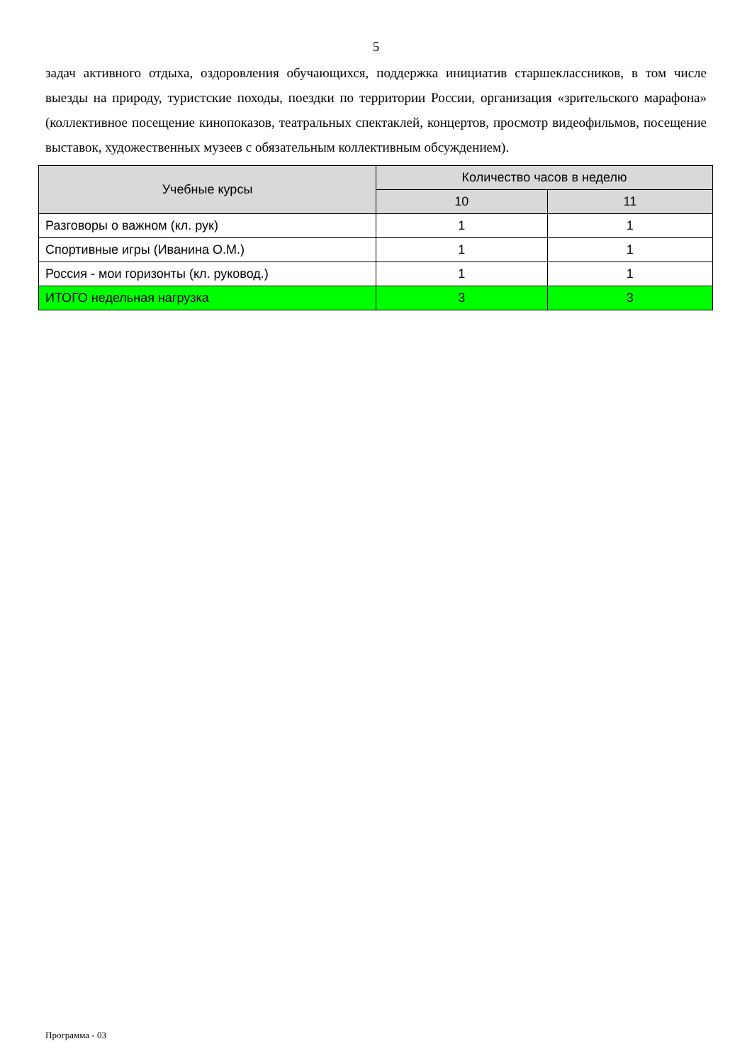5
задач активного отдыха, оздоровления обучающихся, поддержка инициатив старшеклассников, в том числе выезды на природу, туристские походы, поездки по территории России, организация «зрительского марафона» (коллективное посещение кинопоказов, театральных спектаклей, концертов, просмотр видеофильмов, посещение выставок, художественных музеев с обязательным коллективным обсуждением).
| Учебные курсы | Количество часов в неделю | |
| --- | --- | --- |
| | 10 | 11 |
| Разговоры о важном (кл. рук) | 1 | 1 |
| Спортивные игры (Иванина О.М.) | 1 | 1 |
| Россия - мои горизонты (кл. руковод.) | 1 | 1 |
| ИТОГО недельная нагрузка | 3 | 3 |
Программа - 03